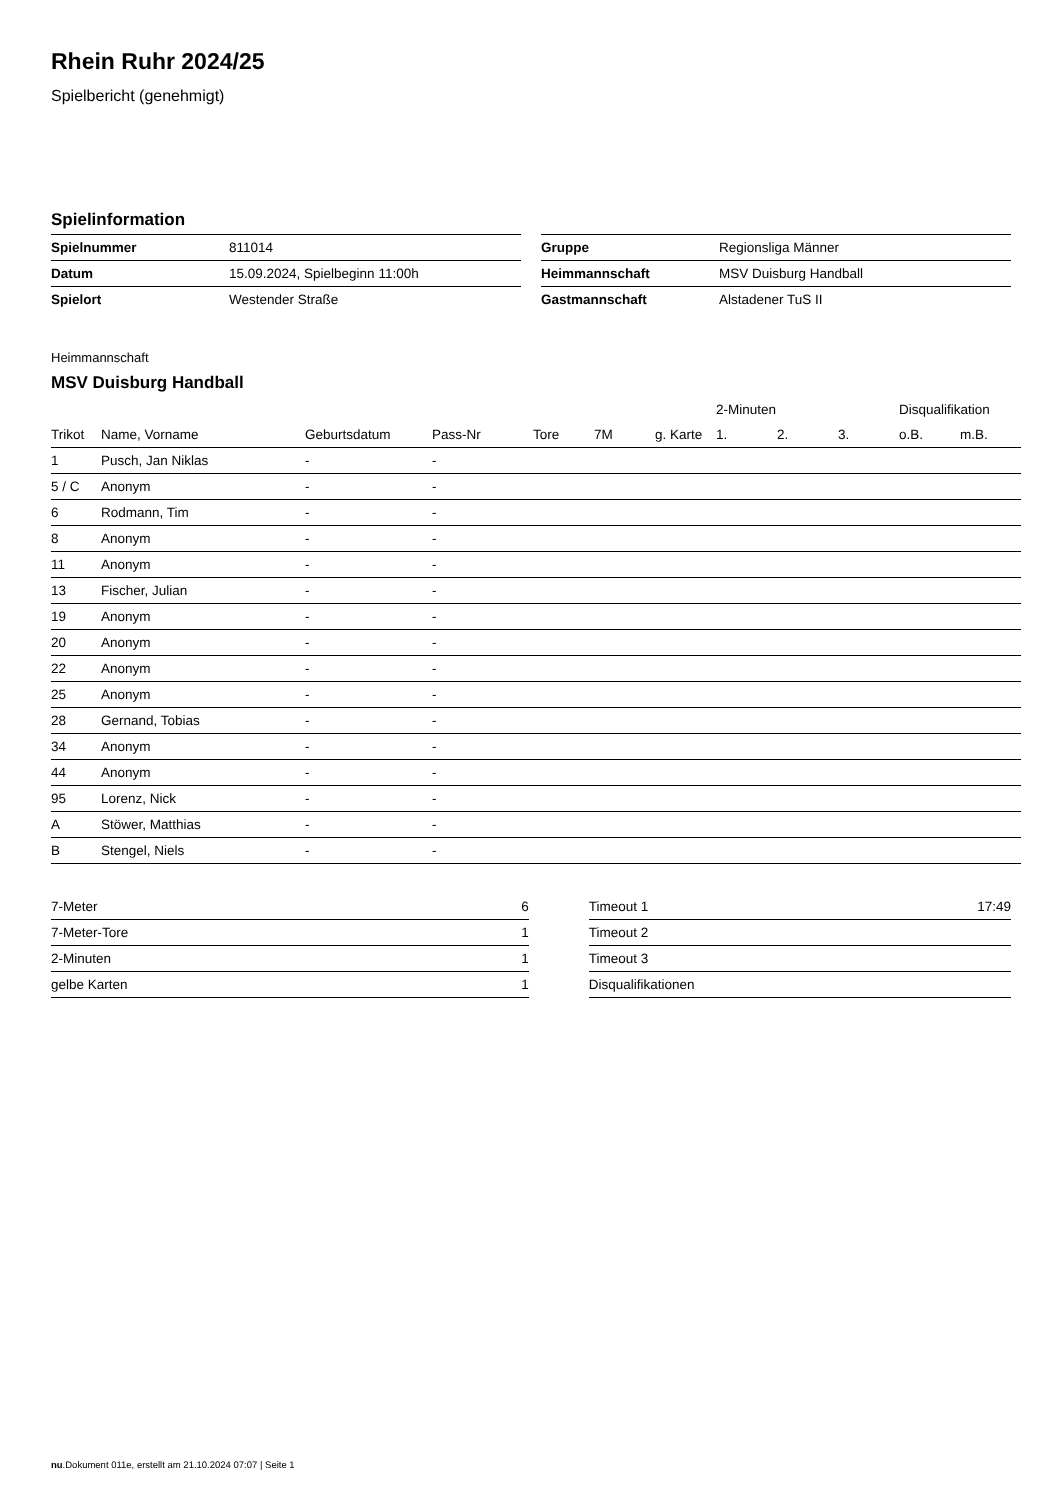Rhein Ruhr 2024/25
Spielbericht (genehmigt)
Spielinformation
| Spielnummer | 811014 |
| Datum | 15.09.2024, Spielbeginn 11:00h |
| Spielort | Westender Straße |
| Gruppe | Regionsliga Männer |
| Heimmannschaft | MSV Duisburg Handball |
| Gastmannschaft | Alstadener TuS II |
Heimmannschaft
MSV Duisburg Handball
| | | | | | | | 2-Minuten | | | Disqualifikation | |
| --- | --- | --- | --- | --- | --- | --- | --- | --- | --- | --- | --- |
| Trikot | Name, Vorname | Geburtsdatum | Pass-Nr | Tore | 7M | g. Karte | 1. | 2. | 3. | o.B. | m.B. |
| 1 | Pusch, Jan Niklas | - | - | | | | | | | | |
| 5 / C | Anonym | - | - | | | | | | | | |
| 6 | Rodmann, Tim | - | - | | | | | | | | |
| 8 | Anonym | - | - | | | | | | | | |
| 11 | Anonym | - | - | | | | | | | | |
| 13 | Fischer, Julian | - | - | | | | | | | | |
| 19 | Anonym | - | - | | | | | | | | |
| 20 | Anonym | - | - | | | | | | | | |
| 22 | Anonym | - | - | | | | | | | | |
| 25 | Anonym | - | - | | | | | | | | |
| 28 | Gernand, Tobias | - | - | | | | | | | | |
| 34 | Anonym | - | - | | | | | | | | |
| 44 | Anonym | - | - | | | | | | | | |
| 95 | Lorenz, Nick | - | - | | | | | | | | |
| A | Stöwer, Matthias | - | - | | | | | | | | |
| B | Stengel, Niels | - | - | | | | | | | | |
| 7-Meter | 6 |
| 7-Meter-Tore | 1 |
| 2-Minuten | 1 |
| gelbe Karten | 1 |
| Timeout 1 | 17:49 |
| Timeout 2 | |
| Timeout 3 | |
| Disqualifikationen | |
nu.Dokument 011e, erstellt am 21.10.2024 07:07 | Seite 1